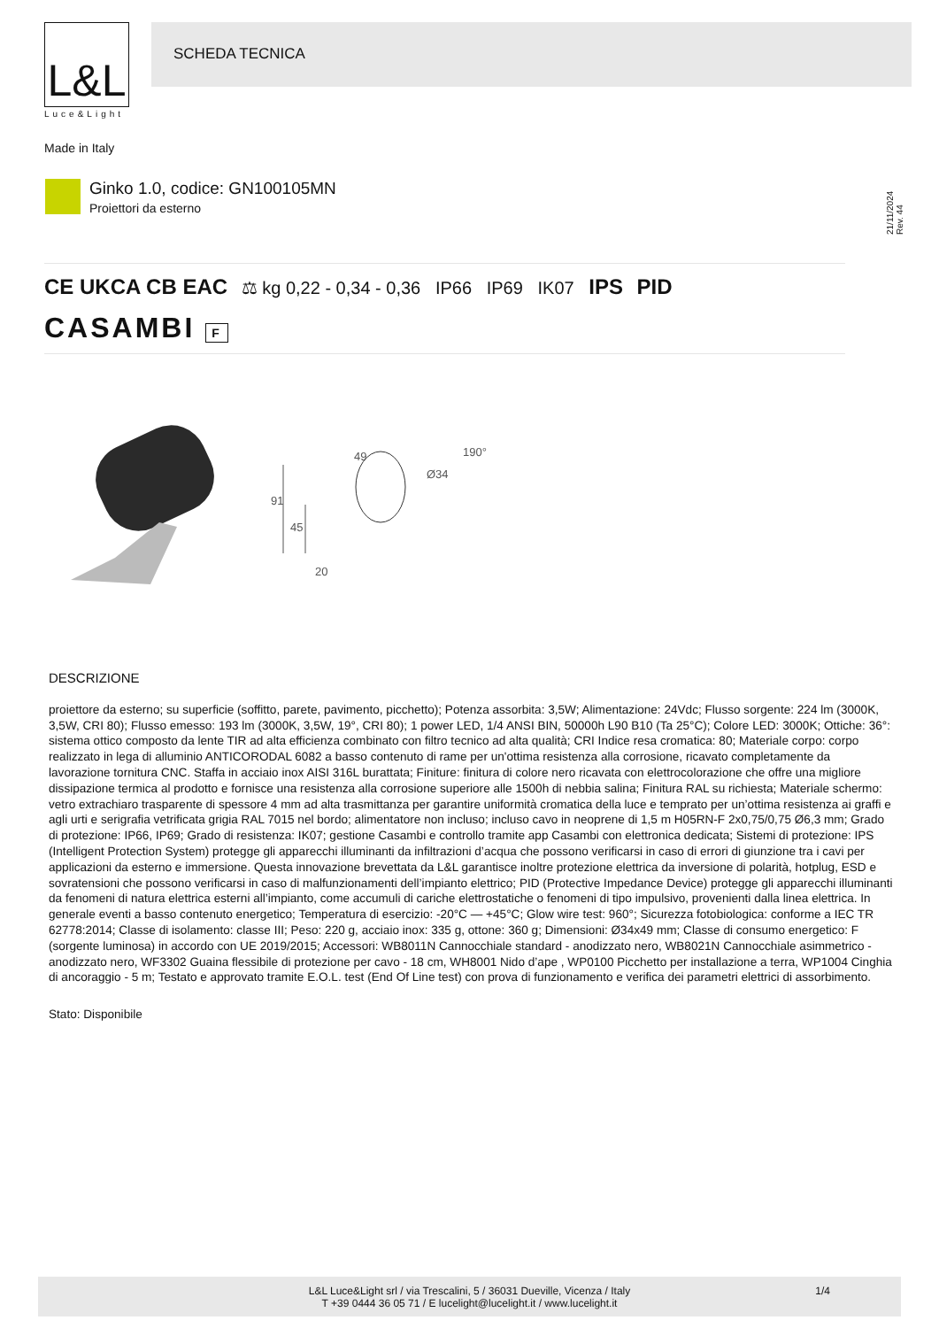L&L
Luce&Light
SCHEDA TECNICA
Made in Italy
Ginko 1.0, codice: GN100105MN
Proiettori da esterno
21/11/2024 Rev. 44
CE UKCA CB EAC ⚖ kg 0,22 - 0,34 - 0,36 IP66 IP69 IK07 IPS PID
CASAMBI F
91
45
49
Ø34
190°
20
DESCRIZIONE
proiettore da esterno; su superficie (soffitto, parete, pavimento, picchetto); Potenza assorbita: 3,5W; Alimentazione: 24Vdc; Flusso sorgente: 224 lm (3000K, 3,5W, CRI 80); Flusso emesso: 193 lm (3000K, 3,5W, 19°, CRI 80); 1 power LED, 1/4 ANSI BIN, 50000h L90 B10 (Ta 25°C); Colore LED: 3000K; Ottiche: 36°: sistema ottico composto da lente TIR ad alta efficienza combinato con filtro tecnico ad alta qualità; CRI Indice resa cromatica: 80; Materiale corpo: corpo realizzato in lega di alluminio ANTICORODAL 6082 a basso contenuto di rame per un'ottima resistenza alla corrosione, ricavato completamente da lavorazione tornitura CNC. Staffa in acciaio inox AISI 316L burattata; Finiture: finitura di colore nero ricavata con elettrocolorazione che offre una migliore dissipazione termica al prodotto e fornisce una resistenza alla corrosione superiore alle 1500h di nebbia salina; Finitura RAL su richiesta; Materiale schermo: vetro extrachiaro trasparente di spessore 4 mm ad alta trasmittanza per garantire uniformità cromatica della luce e temprato per un’ottima resistenza ai graffi e agli urti e serigrafia vetrificata grigia RAL 7015 nel bordo; alimentatore non incluso; incluso cavo in neoprene di 1,5 m H05RN-F 2x0,75/0,75 Ø6,3 mm; Grado di protezione: IP66, IP69; Grado di resistenza: IK07; gestione Casambi e controllo tramite app Casambi con elettronica dedicata; Sistemi di protezione: IPS (Intelligent Protection System) protegge gli apparecchi illuminanti da infiltrazioni d’acqua che possono verificarsi in caso di errori di giunzione tra i cavi per applicazioni da esterno e immersione. Questa innovazione brevettata da L&L garantisce inoltre protezione elettrica da inversione di polarità, hotplug, ESD e sovratensioni che possono verificarsi in caso di malfunzionamenti dell’impianto elettrico; PID (Protective Impedance Device) protegge gli apparecchi illuminanti da fenomeni di natura elettrica esterni all’impianto, come accumuli di cariche elettrostatiche o fenomeni di tipo impulsivo, provenienti dalla linea elettrica. In generale eventi a basso contenuto energetico; Temperatura di esercizio: -20°C — +45°C; Glow wire test: 960°; Sicurezza fotobiologica: conforme a IEC TR 62778:2014; Classe di isolamento: classe III; Peso: 220 g, acciaio inox: 335 g, ottone: 360 g; Dimensioni: Ø34x49 mm; Classe di consumo energetico: F (sorgente luminosa) in accordo con UE 2019/2015; Accessori: WB8011N Cannocchiale standard - anodizzato nero, WB8021N Cannocchiale asimmetrico - anodizzato nero, WF3302 Guaina flessibile di protezione per cavo - 18 cm, WH8001 Nido d’ape , WP0100 Picchetto per installazione a terra, WP1004 Cinghia di ancoraggio - 5 m; Testato e approvato tramite E.O.L. test (End Of Line test) con prova di funzionamento e verifica dei parametri elettrici di assorbimento.
Stato: Disponibile
L&L Luce&Light srl / via Trescalini, 5 / 36031 Dueville, Vicenza / Italy
T +39 0444 36 05 71 / E lucelight@lucelight.it / www.lucelight.it
1/4